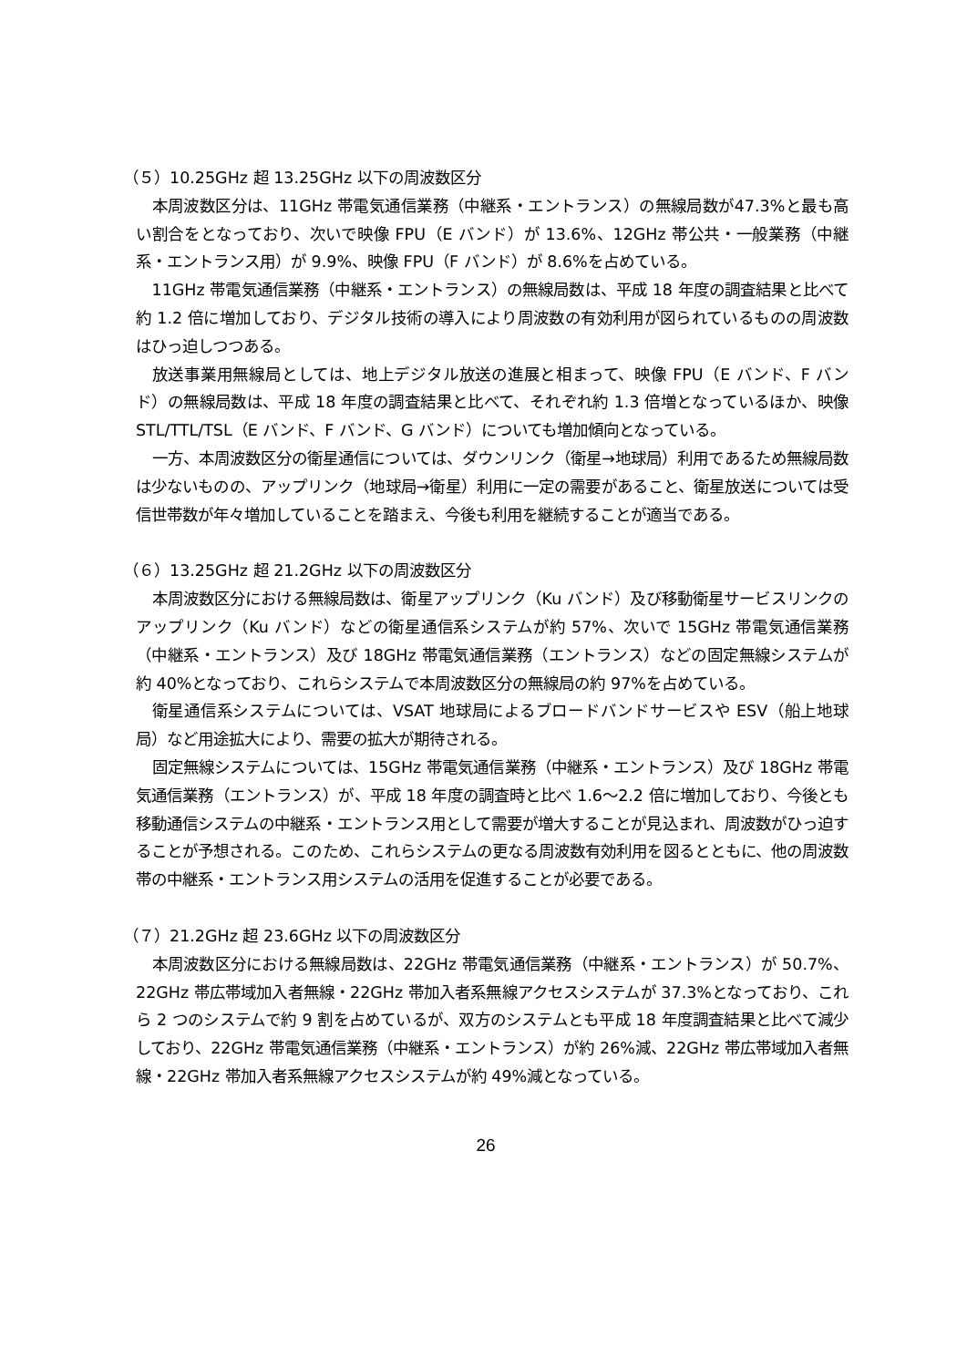（５）10.25GHz 超 13.25GHz 以下の周波数区分
本周波数区分は、11GHz 帯電気通信業務（中継系・エントランス）の無線局数が47.3%と最も高い割合をとなっており、次いで映像 FPU（E バンド）が 13.6%、12GHz 帯公共・一般業務（中継系・エントランス用）が 9.9%、映像 FPU（F バンド）が 8.6%を占めている。
11GHz 帯電気通信業務（中継系・エントランス）の無線局数は、平成 18 年度の調査結果と比べて約 1.2 倍に増加しており、デジタル技術の導入により周波数の有効利用が図られているものの周波数はひっ迫しつつある。
放送事業用無線局としては、地上デジタル放送の進展と相まって、映像 FPU（E バンド、F バンド）の無線局数は、平成 18 年度の調査結果と比べて、それぞれ約 1.3 倍増となっているほか、映像 STL/TTL/TSL（E バンド、F バンド、G バンド）についても増加傾向となっている。
一方、本周波数区分の衛星通信については、ダウンリンク（衛星→地球局）利用であるため無線局数は少ないものの、アップリンク（地球局→衛星）利用に一定の需要があること、衛星放送については受信世帯数が年々増加していることを踏まえ、今後も利用を継続することが適当である。
（６）13.25GHz 超 21.2GHz 以下の周波数区分
本周波数区分における無線局数は、衛星アップリンク（Ku バンド）及び移動衛星サービスリンクのアップリンク（Ku バンド）などの衛星通信系システムが約 57%、次いで 15GHz 帯電気通信業務（中継系・エントランス）及び 18GHz 帯電気通信業務（エントランス）などの固定無線システムが約 40%となっており、これらシステムで本周波数区分の無線局の約 97%を占めている。
衛星通信系システムについては、VSAT 地球局によるブロードバンドサービスや ESV（船上地球局）など用途拡大により、需要の拡大が期待される。
固定無線システムについては、15GHz 帯電気通信業務（中継系・エントランス）及び 18GHz 帯電気通信業務（エントランス）が、平成 18 年度の調査時と比べ 1.6～2.2 倍に増加しており、今後とも移動通信システムの中継系・エントランス用として需要が増大することが見込まれ、周波数がひっ迫することが予想される。このため、これらシステムの更なる周波数有効利用を図るとともに、他の周波数帯の中継系・エントランス用システムの活用を促進することが必要である。
（７）21.2GHz 超 23.6GHz 以下の周波数区分
本周波数区分における無線局数は、22GHz 帯電気通信業務（中継系・エントランス）が 50.7%、22GHz 帯広帯域加入者無線・22GHz 帯加入者系無線アクセスシステムが 37.3%となっており、これら 2 つのシステムで約 9 割を占めているが、双方のシステムとも平成 18 年度調査結果と比べて減少しており、22GHz 帯電気通信業務（中継系・エントランス）が約 26%減、22GHz 帯広帯域加入者無線・22GHz 帯加入者系無線アクセスシステムが約 49%減となっている。
26